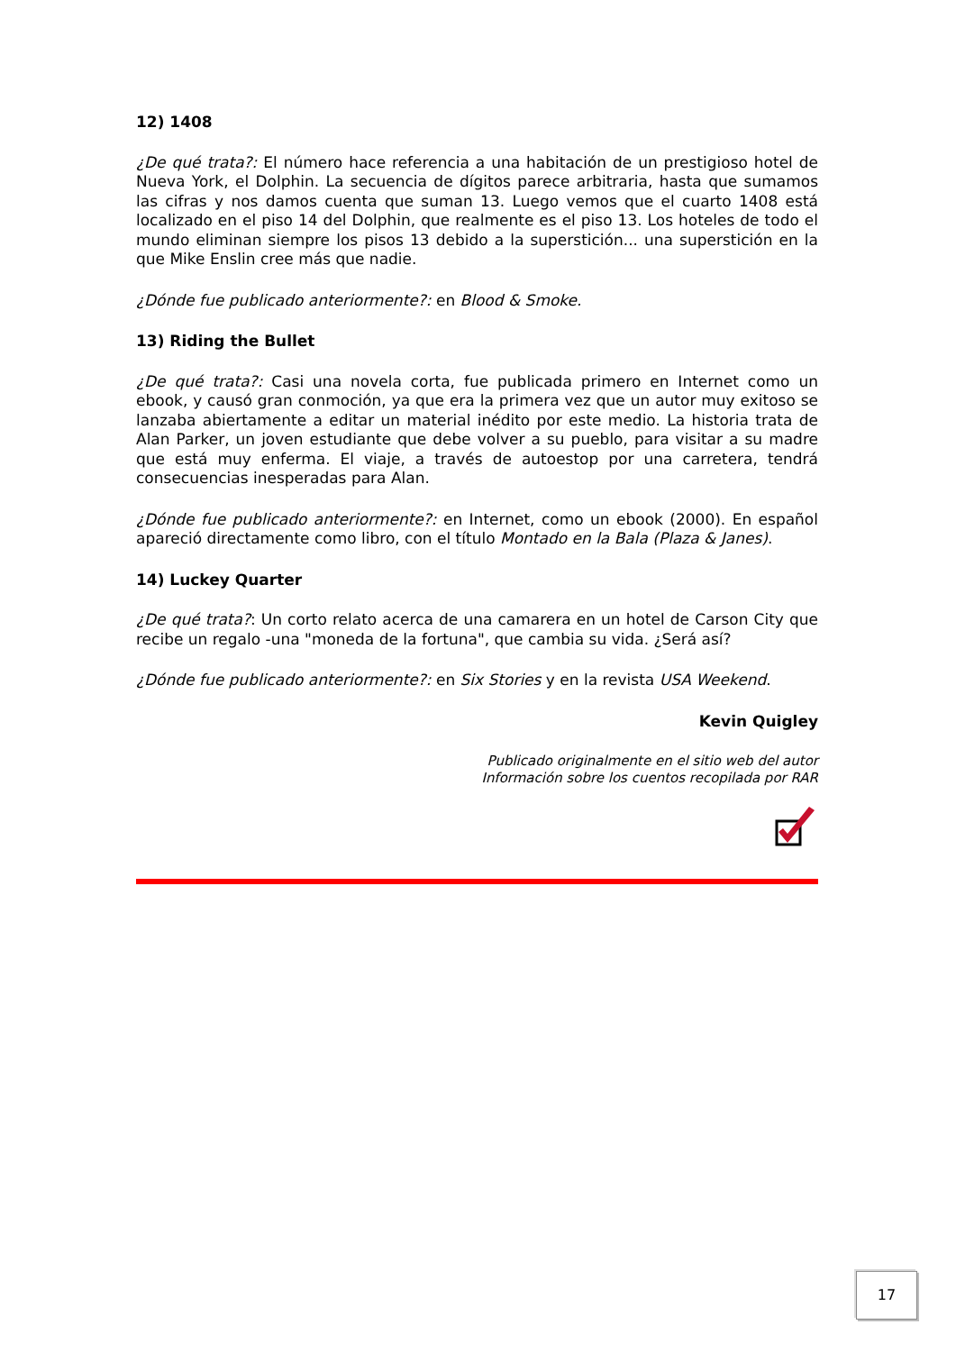12) 1408
¿De qué trata?: El número hace referencia a una habitación de un prestigioso hotel de Nueva York, el Dolphin. La secuencia de dígitos parece arbitraria, hasta que sumamos las cifras y nos damos cuenta que suman 13. Luego vemos que el cuarto 1408 está localizado en el piso 14 del Dolphin, que realmente es el piso 13. Los hoteles de todo el mundo eliminan siempre los pisos 13 debido a la superstición... una superstición en la que Mike Enslin cree más que nadie.
¿Dónde fue publicado anteriormente?: en Blood & Smoke.
13) Riding the Bullet
¿De qué trata?: Casi una novela corta, fue publicada primero en Internet como un ebook, y causó gran conmoción, ya que era la primera vez que un autor muy exitoso se lanzaba abiertamente a editar un material inédito por este medio. La historia trata de Alan Parker, un joven estudiante que debe volver a su pueblo, para visitar a su madre que está muy enferma. El viaje, a través de autoestop por una carretera, tendrá consecuencias inesperadas para Alan.
¿Dónde fue publicado anteriormente?: en Internet, como un ebook (2000). En español apareció directamente como libro, con el título Montado en la Bala (Plaza & Janes).
14) Luckey Quarter
¿De qué trata?: Un corto relato acerca de una camarera en un hotel de Carson City que recibe un regalo -una "moneda de la fortuna", que cambia su vida. ¿Será así?
¿Dónde fue publicado anteriormente?: en Six Stories y en la revista USA Weekend.
Kevin Quigley
Publicado originalmente en el sitio web del autor
Información sobre los cuentos recopilada por RAR
17